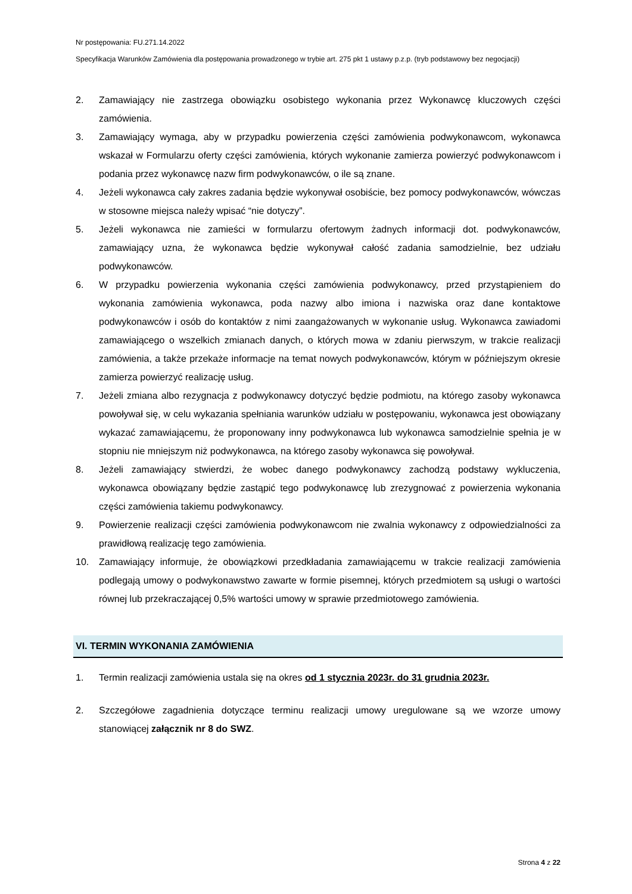Nr postępowania: FU.271.14.2022
Specyfikacja Warunków Zamówienia dla postępowania prowadzonego w trybie art. 275 pkt 1 ustawy p.z.p. (tryb podstawowy bez negocjacji)
2. Zamawiający nie zastrzega obowiązku osobistego wykonania przez Wykonawcę kluczowych części zamówienia.
3. Zamawiający wymaga, aby w przypadku powierzenia części zamówienia podwykonawcom, wykonawca wskazał w Formularzu oferty części zamówienia, których wykonanie zamierza powierzyć podwykonawcom i podania przez wykonawcę nazw firm podwykonawców, o ile są znane.
4. Jeżeli wykonawca cały zakres zadania będzie wykonywał osobiście, bez pomocy podwykonawców, wówczas w stosowne miejsca należy wpisać “nie dotyczy”.
5. Jeżeli wykonawca nie zamieści w formularzu ofertowym żadnych informacji dot. podwykonawców, zamawiający uzna, że wykonawca będzie wykonywał całość zadania samodzielnie, bez udziału podwykonawców.
6. W przypadku powierzenia wykonania części zamówienia podwykonawcy, przed przystąpieniem do wykonania zamówienia wykonawca, poda nazwy albo imiona i nazwiska oraz dane kontaktowe podwykonawców i osób do kontaktów z nimi zaangażowanych w wykonanie usług. Wykonawca zawiadomi zamawiającego o wszelkich zmianach danych, o których mowa w zdaniu pierwszym, w trakcie realizacji zamówienia, a także przekaże informacje na temat nowych podwykonawców, którym w późniejszym okresie zamierza powierzyć realizację usług.
7. Jeżeli zmiana albo rezygnacja z podwykonawcy dotyczyć będzie podmiotu, na którego zasoby wykonawca powoływał się, w celu wykazania spełniania warunków udziału w postępowaniu, wykonawca jest obowiązany wykazać zamawiającemu, że proponowany inny podwykonawca lub wykonawca samodzielnie spełnia je w stopniu nie mniejszym niż podwykonawca, na którego zasoby wykonawca się powoływał.
8. Jeżeli zamawiający stwierdzi, że wobec danego podwykonawcy zachodzą podstawy wykluczenia, wykonawca obowiązany będzie zastąpić tego podwykonawcę lub zrezygnować z powierzenia wykonania części zamówienia takiemu podwykonawcy.
9. Powierzenie realizacji części zamówienia podwykonawcom nie zwalnia wykonawcy z odpowiedzialności za prawidłową realizację tego zamówienia.
10. Zamawiający informuje, że obowiązkowi przedkładania zamawiającemu w trakcie realizacji zamówienia podlegają umowy o podwykonawstwo zawarte w formie pisemnej, których przedmiotem są usługi o wartości równej lub przekraczającej 0,5% wartości umowy w sprawie przedmiotowego zamówienia.
VI. TERMIN WYKONANIA ZAMÓWIENIA
1. Termin realizacji zamówienia ustala się na okres od 1 stycznia 2023r. do 31 grudnia 2023r.
2. Szczegółowe zagadnienia dotyczące terminu realizacji umowy uregulowane są we wzorze umowy stanowiącej załącznik nr 8 do SWZ.
Strona 4 z 22